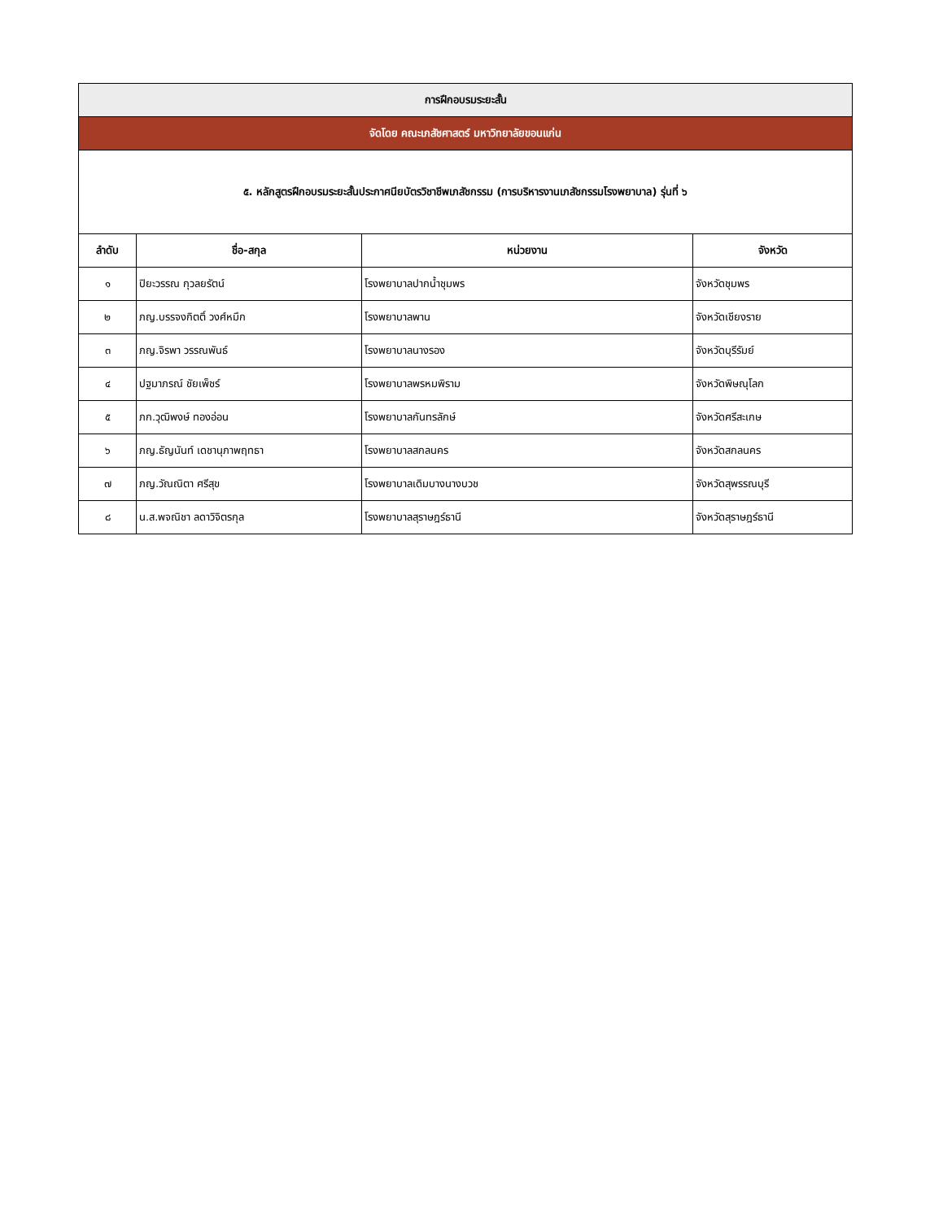| การฝึกอบรมระยะสั้น | | | |
| จัดโดย คณะเภสัชศาสตร์ มหาวิทยาลัยขอนแก่น | | | |
| ๕. หลักสูตรฝึกอบรมระยะสั้นประกาศนียบัตรวิชาชีพเภสัชกรรม (การบริหารงานเภสัชกรรมโรงพยาบาล) รุ่นที่ ๖ | | | |
| ลำดับ | ชื่อ-สกุล | หน่วยงาน | จังหวัด |
| ๑ | ปิยะวรรณ กุวลยรัตน์ | โรงพยาบาลปากน้ำชุมพร | จังหวัดชุมพร |
| ๒ | ภญ.บรรจงกิตติ์ วงศ์หมึก | โรงพยาบาลพาน | จังหวัดเชียงราย |
| ๓ | ภญ.จิรพา วรรณพันธ์ | โรงพยาบาลนางรอง | จังหวัดบุรีรัมย์ |
| ๔ | ปฐมาภรณ์ ชัยเพ็ชร์ | โรงพยาบาลพรหมพิราม | จังหวัดพิษณุโลก |
| ๕ | ภก.วุฒิพงษ์ ทองอ่อน | โรงพยาบาลกันทรลักษ์ | จังหวัดศรีสะเกษ |
| ๖ | ภญ.ธัญนันท์ เดชานุภาพฤทธา | โรงพยาบาลสกลนคร | จังหวัดสกลนคร |
| ๗ | ภญ.วัณณิตา ศรีสุข | โรงพยาบาลเดิมบางนางบวช | จังหวัดสุพรรณบุรี |
| ๘ | น.ส.พจณิชา ลดาวิจิตรกุล | โรงพยาบาลสุราษฎร์ธานี | จังหวัดสุราษฎร์ธานี |